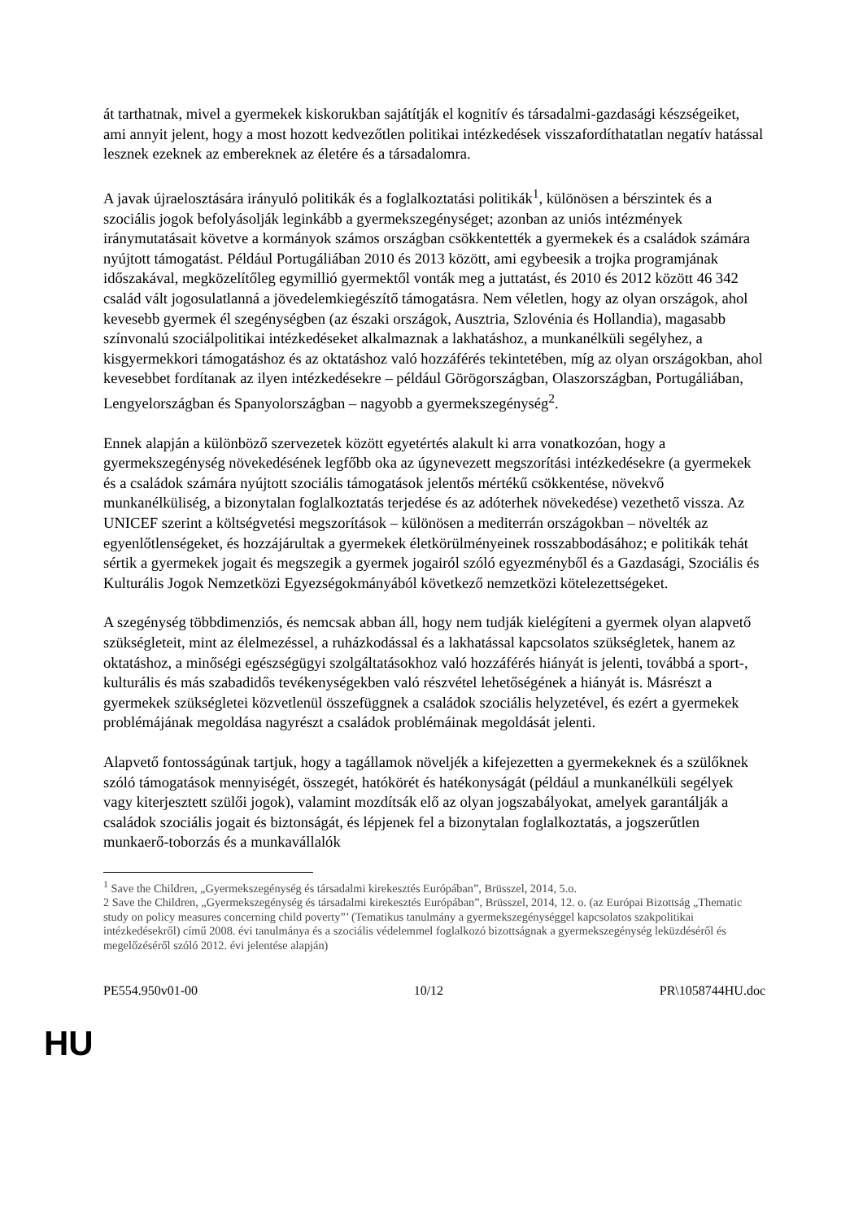át tarthatnak, mivel a gyermekek kiskorukban sajátítják el kognitív és társadalmi-gazdasági készségeiket, ami annyit jelent, hogy a most hozott kedvezőtlen politikai intézkedések visszafordíthatatlan negatív hatással lesznek ezeknek az embereknek az életére és a társadalomra.
A javak újraelosztására irányuló politikák és a foglalkoztatási politikák<sup>1</sup>, különösen a bérszintek és a szociális jogok befolyásolják leginkább a gyermekszegénységet; azonban az uniós intézmények iránymutatásait követve a kormányok számos országban csökkentették a gyermekek és a családok számára nyújtott támogatást. Például Portugáliában 2010 és 2013 között, ami egybeesik a trojka programjának időszakával, megközelítőleg egymillió gyermektől vonták meg a juttatást, és 2010 és 2012 között 46 342 család vált jogosulatlanná a jövedelemkiegészítő támogatásra. Nem véletlen, hogy az olyan országok, ahol kevesebb gyermek él szegénységben (az északi országok, Ausztria, Szlovénia és Hollandia), magasabb színvonalú szociálpolitikai intézkedéseket alkalmaznak a lakhatáshoz, a munkanélküli segélyhez, a kisgyermekkori támogatáshoz és az oktatáshoz való hozzáférés tekintetében, míg az olyan országokban, ahol kevesebbet fordítanak az ilyen intézkedésekre – például Görögországban, Olaszországban, Portugáliában, Lengyelországban és Spanyolországban – nagyobb a gyermekszegénység<sup>2</sup>.
Ennek alapján a különböző szervezetek között egyetértés alakult ki arra vonatkozóan, hogy a gyermekszegénység növekedésének legfőbb oka az úgynevezett megszorítási intézkedésekre (a gyermekek és a családok számára nyújtott szociális támogatások jelentős mértékű csökkentése, növekvő munkanélküliség, a bizonytalan foglalkoztatás terjedése és az adóterhek növekedése) vezethető vissza. Az UNICEF szerint a költségvetési megszorítások – különösen a mediterrán országokban – növelték az egyenlőtlenségeket, és hozzájárultak a gyermekek életkörülményeinek rosszabbodásához; e politikák tehát sértik a gyermekek jogait és megszegik a gyermek jogairól szóló egyezményből és a Gazdasági, Szociális és Kulturális Jogok Nemzetközi Egyezségokmányából következő nemzetközi kötelezettségeket.
A szegénység többdimenziós, és nemcsak abban áll, hogy nem tudják kielégíteni a gyermek olyan alapvető szükségleteit, mint az élelmezéssel, a ruházkodással és a lakhatással kapcsolatos szükségletek, hanem az oktatáshoz, a minőségi egészségügyi szolgáltatásokhoz való hozzáférés hiányát is jelenti, továbbá a sport-, kulturális és más szabadidős tevékenységekben való részvétel lehetőségének a hiányát is. Másrészt a gyermekek szükségletei közvetlenül összefüggnek a családok szociális helyzetével, és ezért a gyermekek problémájának megoldása nagyrészt a családok problémáinak megoldását jelenti.
Alapvető fontosságúnak tartjuk, hogy a tagállamok növeljék a kifejezetten a gyermekeknek és a szülőknek szóló támogatások mennyiségét, összegét, hatókörét és hatékonyságát (például a munkanélküli segélyek vagy kiterjesztett szülői jogok), valamint mozdítsák elő az olyan jogszabályokat, amelyek garantálják a családok szociális jogait és biztonságát, és lépjenek fel a bizonytalan foglalkoztatás, a jogszerűtlen munkaerő-toborzás és a munkavállalók
<sup>1</sup> Save the Children, „Gyermekszegénység és társadalmi kirekesztés Európában”, Brüsszel, 2014, 5.o.
2 Save the Children, „Gyermekszegénység és társadalmi kirekesztés Európában”, Brüsszel, 2014, 12. o. (az Európai Bizottság „Thematic study on policy measures concerning child poverty”’ (Tematikus tanulmány a gyermekszegénységgel kapcsolatos szakpolitikai intézkedésekről) című 2008. évi tanulmánya és a szociális védelemmel foglalkozó bizottságnak a gyermekszegénység leküzdéséről és megelőzéséről szóló 2012. évi jelentése alapján)
PE554.950v01-00 10/12 PR\1058744HU.doc
HU